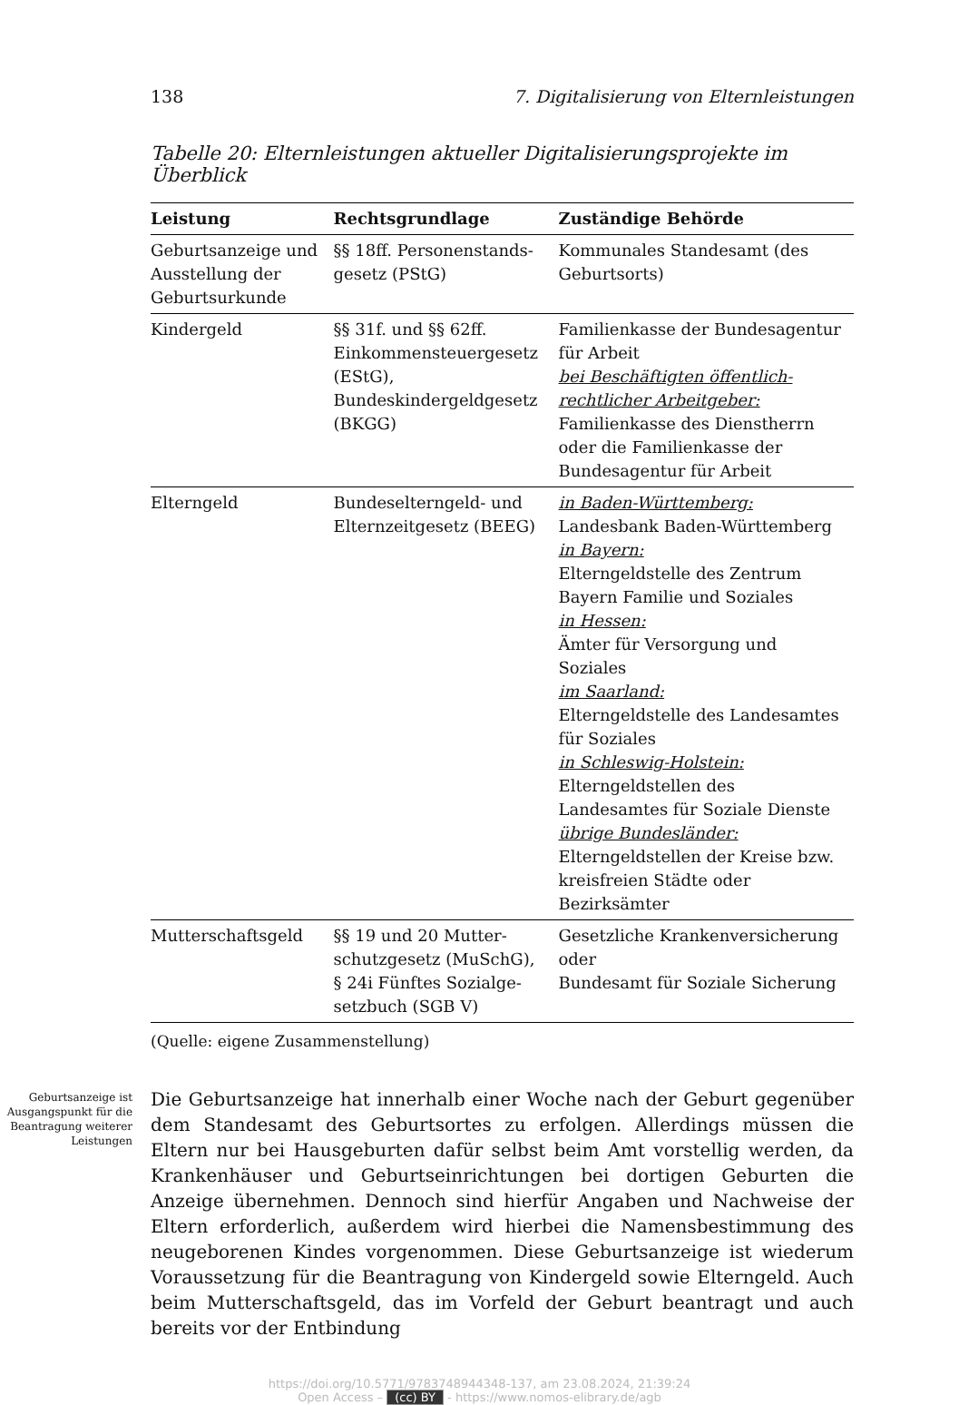138 7. Digitalisierung von Elternleistungen
Tabelle 20: Elternleistungen aktueller Digitalisierungsprojekte im Überblick
| Leistung | Rechtsgrundlage | Zuständige Behörde |
| --- | --- | --- |
| Geburtsanzeige und Ausstellung der Geburtsurkunde | §§ 18ff. Personenstands­gesetz (PStG) | Kommunales Standesamt (des Geburtsorts) |
| Kindergeld | §§ 31f. und §§ 62ff. Einkommensteuergesetz (EStG), Bundeskindergeldgesetz (BKGG) | Familienkasse der Bundesagentur für Arbeit bei Beschäftigten öffentlich-rechtlicher Arbeitgeber: Familienkasse des Dienstherrn oder die Familienkasse der Bundesagentur für Arbeit |
| Elterngeld | Bundeselterngeld- und Elternzeitgesetz (BEEG) | in Baden-Württemberg: Landesbank Baden-Württemberg in Bayern: Elterngeldstelle des Zentrum Bayern Familie und Soziales in Hessen: Ämter für Versorgung und Soziales im Saarland: Elterngeldstelle des Landesamtes für Soziales in Schleswig-Holstein: Elterngeldstellen des Landesamtes für Soziale Dienste übrige Bundesländer: Elterngeldstellen der Kreise bzw. kreisfreien Städte oder Bezirksämter |
| Mutterschaftsgeld | §§ 19 und 20 Mutter­schutzgesetz (MuSchG), § 24i Fünftes Sozialge­setzbuch (SGB V) | Gesetzliche Krankenversicherung oder Bundesamt für Soziale Sicherung |
(Quelle: eigene Zusammenstellung)
Geburtsanzeige ist Ausgangspunkt für die Beantragung weiterer Leistungen
Die Geburtsanzeige hat innerhalb einer Woche nach der Geburt gegenüber dem Standesamt des Geburtsortes zu erfolgen. Allerdings müssen die Eltern nur bei Hausgeburten dafür selbst beim Amt vorstellig werden, da Krankenhäuser und Geburtseinrichtungen bei dortigen Geburten die Anzeige übernehmen. Dennoch sind hierfür Angaben und Nachweise der Eltern erforderlich, außerdem wird hierbei die Namensbestimmung des neugeborenen Kindes vorgenommen. Diese Geburtsanzeige ist wiederum Voraussetzung für die Beantragung von Kindergeld sowie Elterngeld. Auch beim Mutterschaftsgeld, das im Vorfeld der Geburt beantragt und auch bereits vor der Entbindung
https://doi.org/10.5771/9783748944348-137, am 23.08.2024, 21:39:24
Open Access – (cc) BY - https://www.nomos-elibrary.de/agb